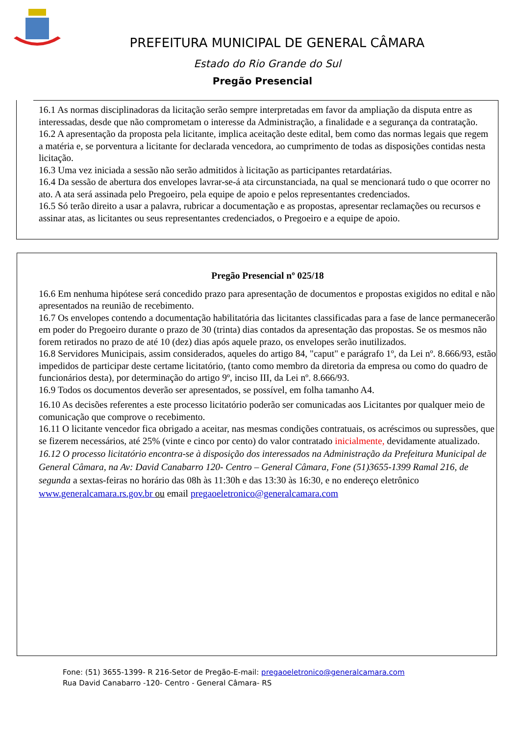PREFEITURA MUNICIPAL DE GENERAL CÂMARA
Estado do Rio Grande do Sul
Pregão Presencial
16.1 As normas disciplinadoras da licitação serão sempre interpretadas em favor da ampliação da disputa entre as interessadas, desde que não comprometam o interesse da Administração, a finalidade e a segurança da contratação.
16.2 A apresentação da proposta pela licitante, implica aceitação deste edital, bem como das normas legais que regem a matéria e, se porventura a licitante for declarada vencedora, ao cumprimento de todas as disposições contidas nesta licitação.
16.3 Uma vez iniciada a sessão não serão admitidos à licitação as participantes retardatárias.
16.4 Da sessão de abertura dos envelopes lavrar-se-á ata circunstanciada, na qual se mencionará tudo o que ocorrer no ato. A ata será assinada pelo Pregoeiro, pela equipe de apoio e pelos representantes credenciados.
16.5 Só terão direito a usar a palavra, rubricar a documentação e as propostas, apresentar reclamações ou recursos e assinar atas, as licitantes ou seus representantes credenciados, o Pregoeiro e a equipe de apoio.
Pregão Presencial nº 025/18
16.6 Em nenhuma hipótese será concedido prazo para apresentação de documentos e propostas exigidos no edital e não apresentados na reunião de recebimento.
16.7 Os envelopes contendo a documentação habilitatória das licitantes classificadas para a fase de lance permanecerão em poder do Pregoeiro durante o prazo de 30 (trinta) dias contados da apresentação das propostas. Se os mesmos não forem retirados no prazo de até 10 (dez) dias após aquele prazo, os envelopes serão inutilizados.
16.8 Servidores Municipais, assim considerados, aqueles do artigo 84, "caput" e parágrafo 1º, da Lei nº. 8.666/93, estão impedidos de participar deste certame licitatório, (tanto como membro da diretoria da empresa ou como do quadro de funcionários desta), por determinação do artigo 9º, inciso III, da Lei nº. 8.666/93.
16.9 Todos os documentos deverão ser apresentados, se possível, em folha tamanho A4.
16.10 As decisões referentes a este processo licitatório poderão ser comunicadas aos Licitantes por qualquer meio de comunicação que comprove o recebimento.
16.11 O licitante vencedor fica obrigado a aceitar, nas mesmas condições contratuais, os acréscimos ou supressões, que se fizerem necessários, até 25% (vinte e cinco por cento) do valor contratado inicialmente, devidamente atualizado.
16.12 O processo licitatório encontra-se à disposição dos interessados na Administração da Prefeitura Municipal de General Câmara, na Av: David Canabarro 120- Centro – General Câmara, Fone (51)3655-1399 Ramal 216, de segunda a sextas-feiras no horário das 08h às 11:30h e das 13:30 às 16:30, e no endereço eletrônico www.generalcamara.rs.gov.br ou email pregaoeletronico@generalcamara.com
Fone: (51) 3655-1399- R 216-Setor de Pregão-E-mail: pregaoeletronico@generalcamara.com
Rua David Canabarro -120- Centro - General Câmara- RS